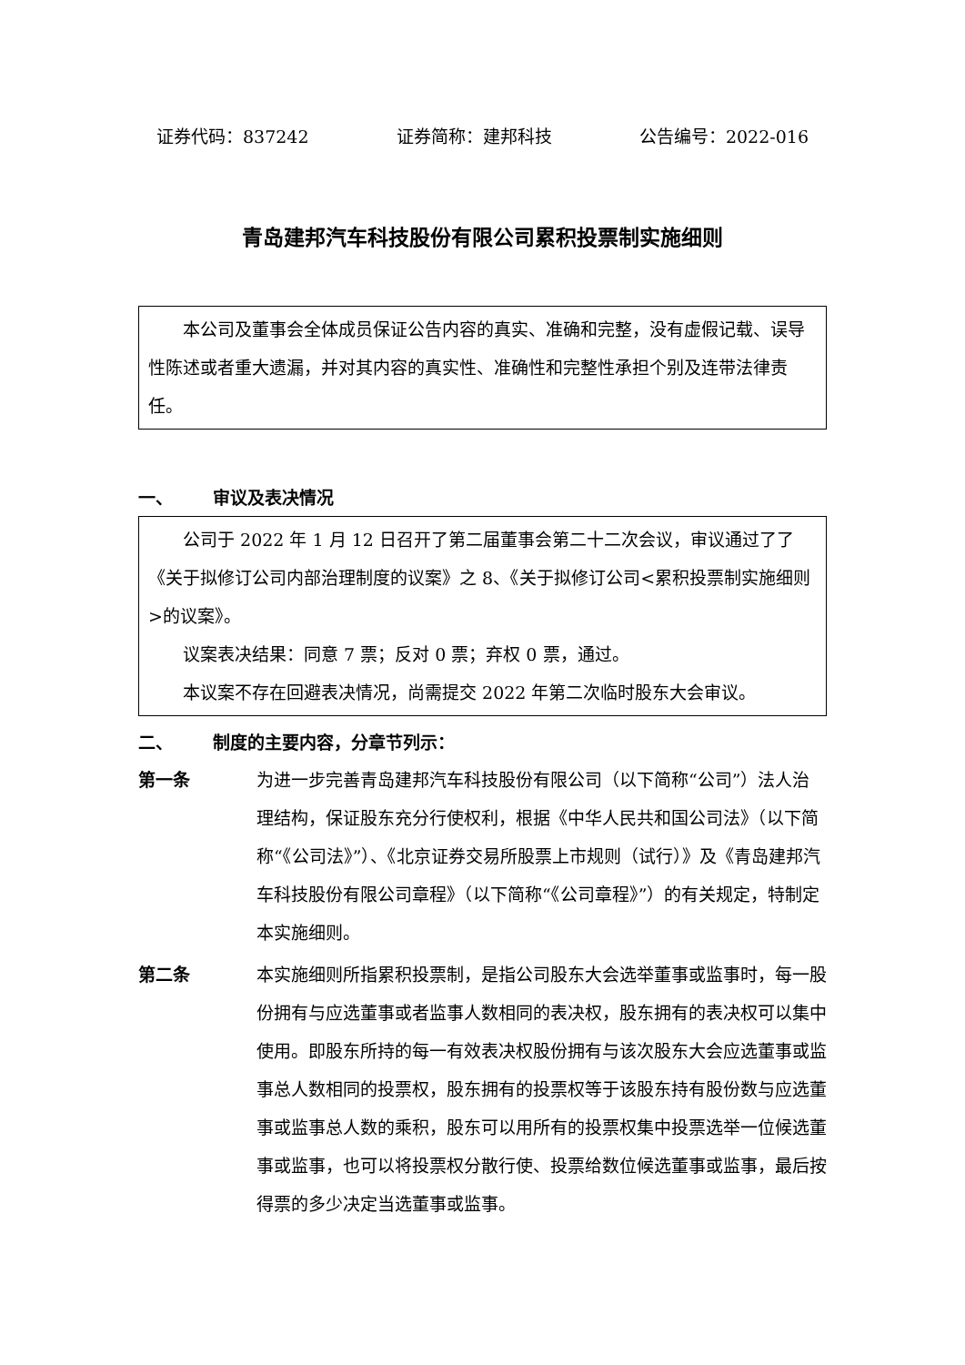证券代码：837242 证券简称：建邦科技 公告编号：2022-016
青岛建邦汽车科技股份有限公司累积投票制实施细则
本公司及董事会全体成员保证公告内容的真实、准确和完整，没有虚假记载、误导性陈述或者重大遗漏，并对其内容的真实性、准确性和完整性承担个别及连带法律责任。
一、 审议及表决情况
公司于 2022 年 1 月 12 日召开了第二届董事会第二十二次会议，审议通过了了《关于拟修订公司内部治理制度的议案》之 8、《关于拟修订公司<累积投票制实施细则>的议案》。
议案表决结果：同意 7 票；反对 0 票；弃权 0 票，通过。
本议案不存在回避表决情况，尚需提交 2022 年第二次临时股东大会审议。
二、 制度的主要内容，分章节列示：
第一条 为进一步完善青岛建邦汽车科技股份有限公司（以下简称“公司”）法人治理结构，保证股东充分行使权利，根据《中华人民共和国公司法》（以下简称“《公司法》”）、《北京证券交易所股票上市规则（试行）》及《青岛建邦汽车科技股份有限公司章程》（以下简称“《公司章程》”）的有关规定，特制定本实施细则。
第二条 本实施细则所指累积投票制，是指公司股东大会选举董事或监事时，每一股份拥有与应选董事或者监事人数相同的表决权，股东拥有的表决权可以集中使用。即股东所持的每一有效表决权股份拥有与该次股东大会应选董事或监事总人数相同的投票权，股东拥有的投票权等于该股东持有股份数与应选董事或监事总人数的乘积，股东可以用所有的投票权集中投票选举一位候选董事或监事，也可以将投票权分散行使、投票给数位候选董事或监事，最后按得票的多少决定当选董事或监事。